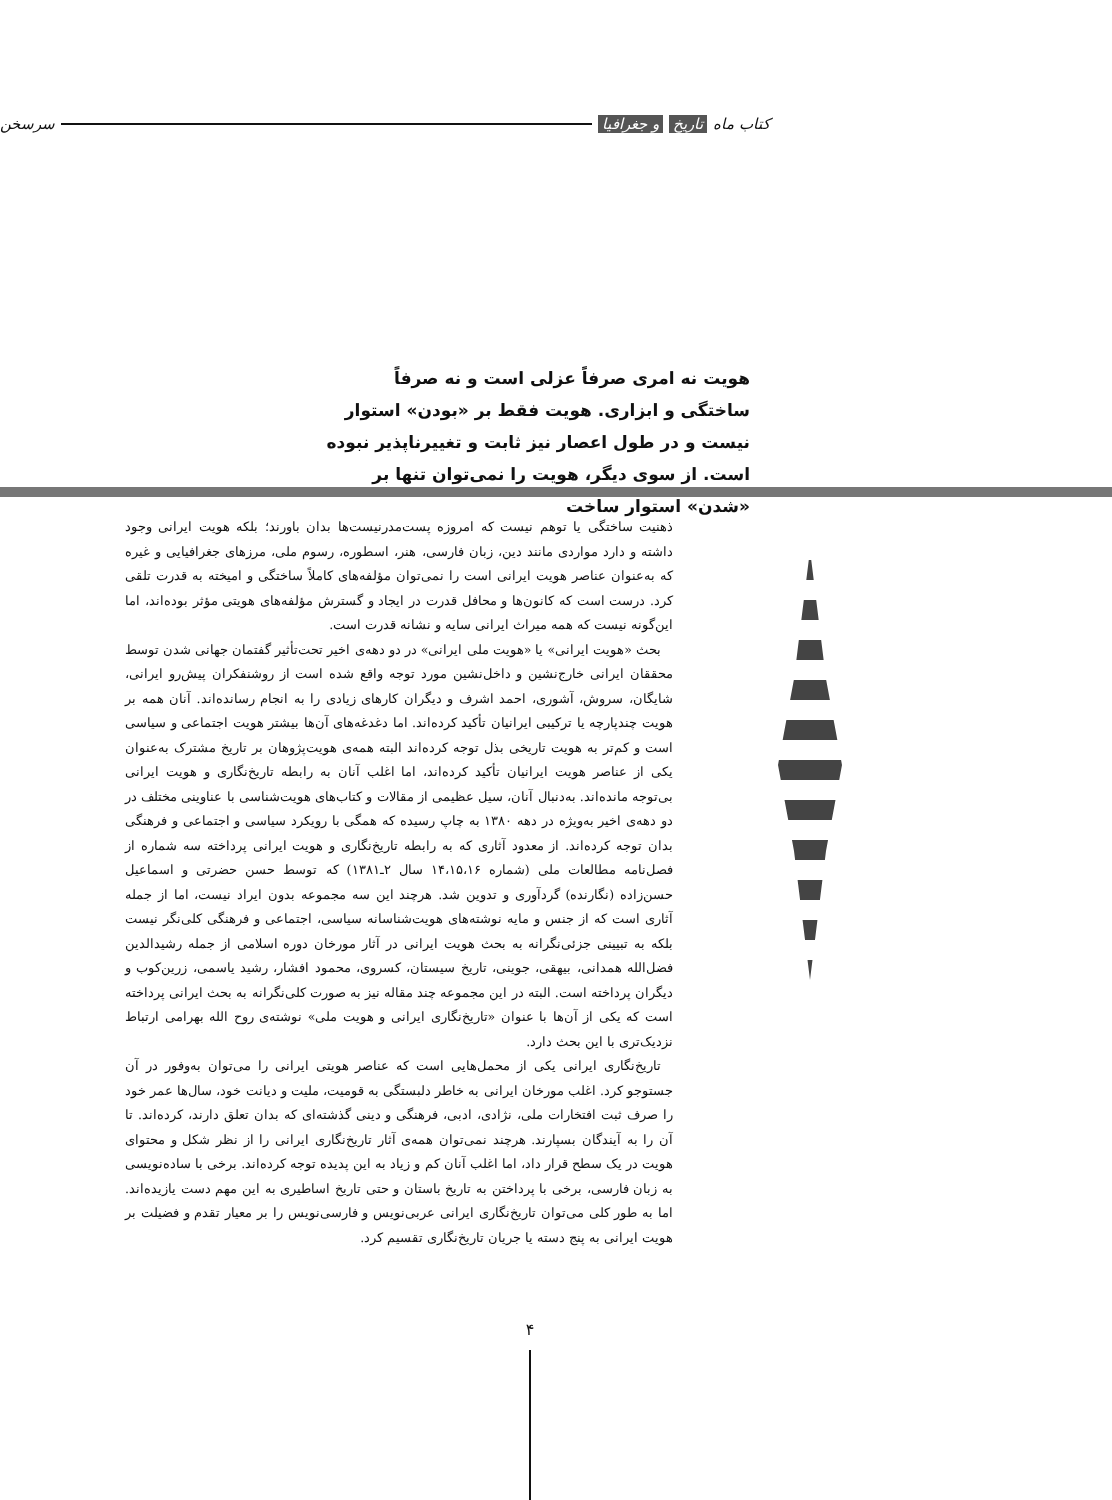کتاب ماه تاریخ و جغرافیا سرسخن
هویت نه امری صرفاً عزلی است و نه صرفاً ساختگی و ابزاری. هویت فقط بر «بودن» استوار نیست و در طول اعصار نیز ثابت و تغییرناپذیر نبوده است. از سوی دیگر، هویت را نمی‌توان تنها بر «شدن» استوار ساخت
ذهنیت ساختگی یا توهم نیست که امروزه پست‌مدرنیست‌ها بدان باورند؛ بلکه هویت ایرانی وجود داشته و دارد مواردی مانند دین، زبان فارسی، هنر، اسطوره، رسوم ملی، مرزهای جغرافیایی و غیره که به‌عنوان عناصر هویت ایرانی است را نمی‌توان مؤلفه‌های کاملاً ساختگی و امیخته به قدرت تلقی کرد. درست است که کانون‌ها و محافل قدرت در ایجاد و گسترش مؤلفه‌های هویتی مؤثر بوده‌اند، اما این‌گونه نیست که همه میراث ایرانی سایه و نشانه قدرت است.
بحث «هویت ایرانی» یا «هویت ملی ایرانی» در دو دهه‌ی اخیر تحت‌تأثیر گفتمان جهانی شدن توسط محققان ایرانی خارج‌نشین و داخل‌نشین مورد توجه واقع شده است از روشنفکران پیش‌رو ایرانی، شایگان، سروش، آشوری، احمد اشرف و دیگران کارهای زیادی را به انجام رسانده‌اند. آنان همه بر هویت چندپارچه یا ترکیبی ایرانیان تأکید کرده‌اند. اما دغدغه‌های آن‌ها بیشتر هویت اجتماعی و سیاسی است و کم‌تر به هویت تاریخی بذل توجه کرده‌اند البته همه‌ی هویت‌پژوهان بر تاریخ مشترک به‌عنوان یکی از عناصر هویت ایرانیان تأکید کرده‌اند، اما اغلب آنان به رابطه تاریخ‌نگاری و هویت ایرانی بی‌توجه مانده‌اند. به‌دنبال آنان، سیل عظیمی از مقالات و کتاب‌های هویت‌شناسی با عناوینی مختلف در دو دهه‌ی اخیر به‌ویژه در دهه ۱۳۸۰ به چاپ رسیده که همگی با رویکرد سیاسی و اجتماعی و فرهنگی بدان توجه کرده‌اند. از معدود آثاری که به رابطه تاریخ‌نگاری و هویت ایرانی پرداخته سه شماره از فصل‌نامه مطالعات ملی (شماره ۱۴،۱۵،۱۶ سال ۲ـ۱۳۸۱) که توسط حسن حضرتی و اسماعیل حسن‌زاده (نگارنده) گردآوری و تدوین شد. هرچند این سه مجموعه بدون ایراد نیست، اما از جمله آثاری است که از جنس و مایه نوشته‌های هویت‌شناسانه سیاسی، اجتماعی و فرهنگی کلی‌نگر نیست بلکه به تبیینی جزئی‌نگرانه به بحث هویت ایرانی در آثار مورخان دوره اسلامی از جمله رشیدالدین فضل‌الله همدانی، بیهقی، جوینی، تاریخ سیستان، کسروی، محمود افشار، رشید یاسمی، زرین‌کوب و دیگران پرداخته است. البته در این مجموعه چند مقاله نیز به صورت کلی‌نگرانه به بحث ایرانی پرداخته است که یکی از آن‌ها با عنوان «تاریخ‌نگاری ایرانی و هویت ملی» نوشته‌ی روح الله بهرامی ارتباط نزدیک‌تری با این بحث دارد.
تاریخ‌نگاری ایرانی یکی از محمل‌هایی است که عناصر هویتی ایرانی را می‌توان به‌وفور در آن جستوجو کرد. اغلب مورخان ایرانی به خاطر دلبستگی به قومیت، ملیت و دیانت خود، سال‌ها عمر خود را صرف ثبت افتخارات ملی، نژادی، ادبی، فرهنگی و دینی گذشته‌ای که بدان تعلق دارند، کرده‌اند. تا آن را به آیندگان بسپارند. هرچند نمی‌توان همه‌ی آثار تاریخ‌نگاری ایرانی را از نظر شکل و محتوای هویت در یک سطح قرار داد، اما اغلب آنان کم و زیاد به این پدیده توجه کرده‌اند. برخی با ساده‌نویسی به زبان فارسی، برخی با پرداختن به تاریخ باستان و حتی تاریخ اساطیری به این مهم دست یازیده‌اند. اما به طور کلی می‌توان تاریخ‌نگاری ایرانی عربی‌نویس و فارسی‌نویس را بر معیار تقدم و فضیلت بر هویت ایرانی به پنج دسته یا جریان تاریخ‌نگاری تقسیم کرد.
۴